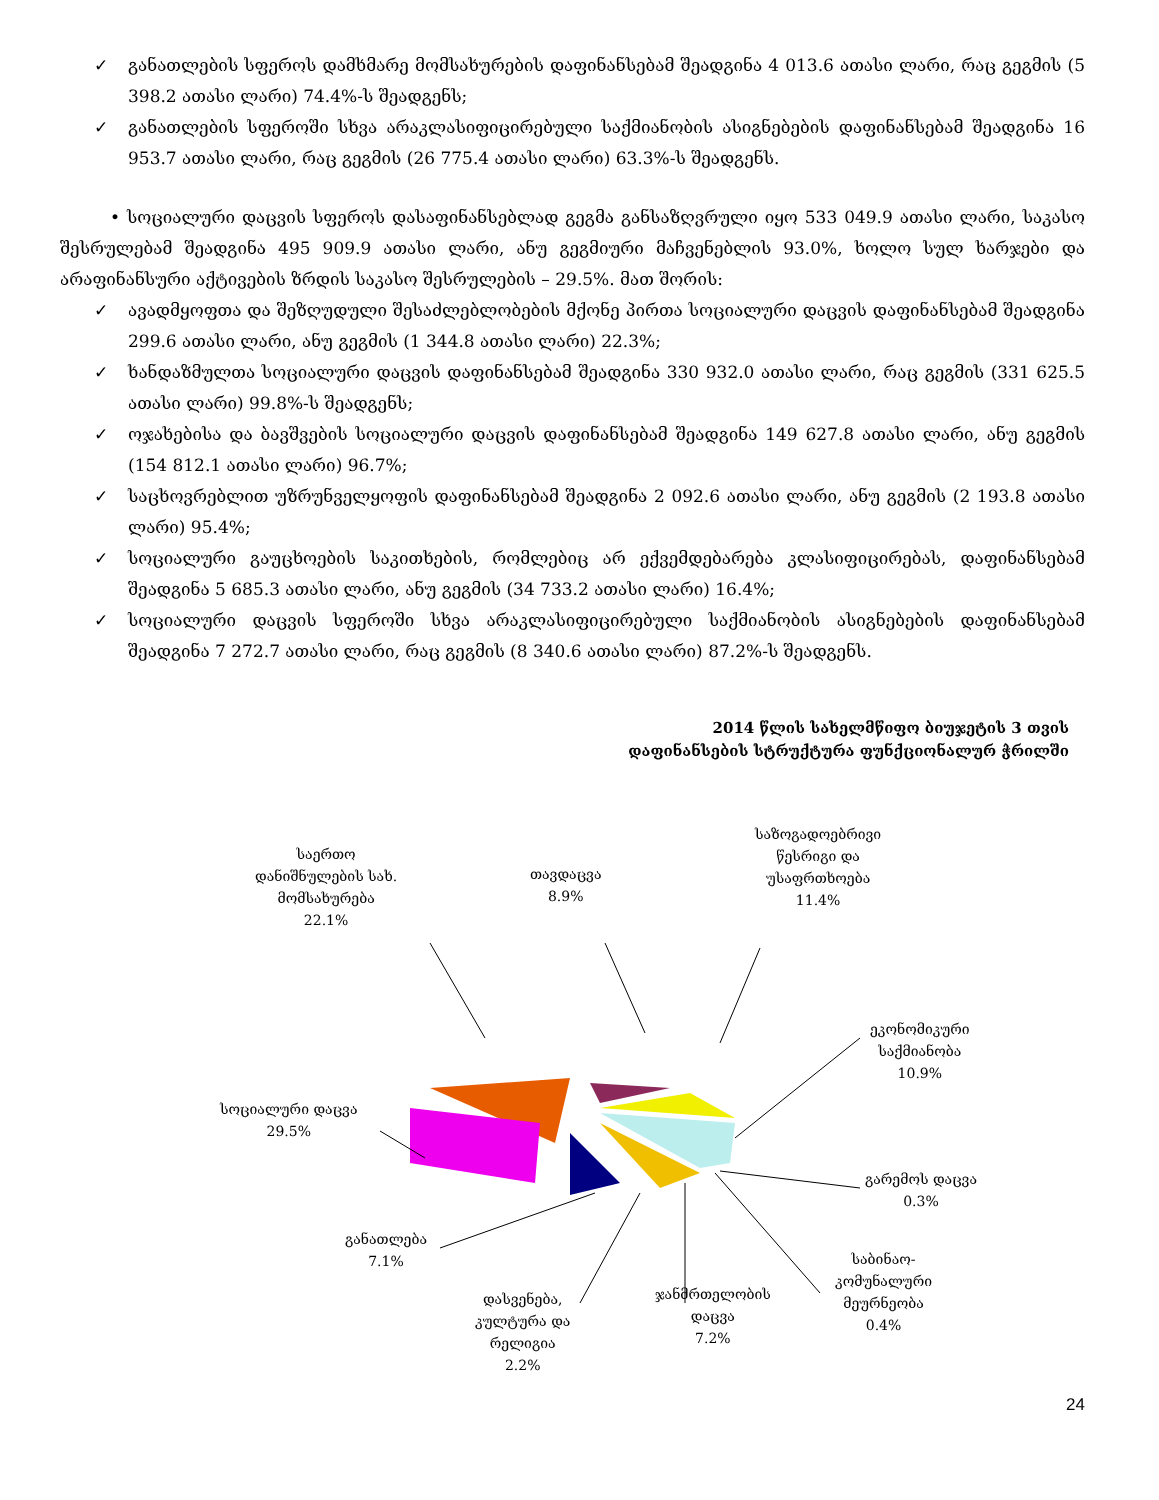✓ განათლების სფეროს დამხმარე მომსახურების დაფინანსებამ შეადგინა 4 013.6 ათასი ლარი, რაც გეგმის (5 398.2 ათასი ლარი) 74.4%-ს შეადგენს;
✓ განათლების სფეროში სხვა არაკლასიფიცირებული საქმიანობის ასიგნებების დაფინანსებამ შეადგინა 16 953.7 ათასი ლარი, რაც გეგმის (26 775.4 ათასი ლარი) 63.3%-ს შეადგენს.
• სოციალური დაცვის სფეროს დასაფინანსებლად გეგმა განსაზღვრული იყო 533 049.9 ათასი ლარი, საკასო შესრულებამ შეადგინა 495 909.9 ათასი ლარი, ანუ გეგმიური მაჩვენებლის 93.0%, ხოლო სულ ხარჯები და არაფინანსური აქტივების ზრდის საკასო შესრულების – 29.5%. მათ შორის:
✓ ავადმყოფთა და შეზღუდული შესაძლებლობების მქონე პირთა სოციალური დაცვის დაფინანსებამ შეადგინა 299.6 ათასი ლარი, ანუ გეგმის (1 344.8 ათასი ლარი) 22.3%;
✓ ხანდაზმულთა სოციალური დაცვის დაფინანსებამ შეადგინა 330 932.0 ათასი ლარი, რაც გეგმის (331 625.5 ათასი ლარი) 99.8%-ს შეადგენს;
✓ ოჯახებისა და ბავშვების სოციალური დაცვის დაფინანსებამ შეადგინა 149 627.8 ათასი ლარი, ანუ გეგმის (154 812.1 ათასი ლარი) 96.7%;
✓ საცხოვრებლით უზრუნველყოფის დაფინანსებამ შეადგინა 2 092.6 ათასი ლარი, ანუ გეგმის (2 193.8 ათასი ლარი) 95.4%;
✓ სოციალური გაუცხოების საკითხების, რომლებიც არ ექვემდებარება კლასიფიცირებას, დაფინანსებამ შეადგინა 5 685.3 ათასი ლარი, ანუ გეგმის (34 733.2 ათასი ლარი) 16.4%;
✓ სოციალური დაცვის სფეროში სხვა არაკლასიფიცირებული საქმიანობის ასიგნებების დაფინანსებამ შეადგინა 7 272.7 ათასი ლარი, რაც გეგმის (8 340.6 ათასი ლარი) 87.2%-ს შეადგენს.
2014 წლის სახელმწიფო ბიუჯეტის 3 თვის
დაფინანსების სტრუქტურა ფუნქციონალურ ჭრილში
საერთო
დანიშნულების სახ.
მომსახურება
22.1%
თავდაცვა
8.9%
საზოგადოებრივი
წესრიგი და
უსაფრთხოება
11.4%
ეკონომიკური
საქმიანობა
10.9%
სოციალური დაცვა
29.5%
გარემოს დაცვა
0.3%
განათლება
7.1%
საბინაო-
კომუნალური
მეურნეობა
0.4%
ჯანმრთელობის
დაცვა
7.2%
დასვენება,
კულტურა და
რელიგია
2.2%
24